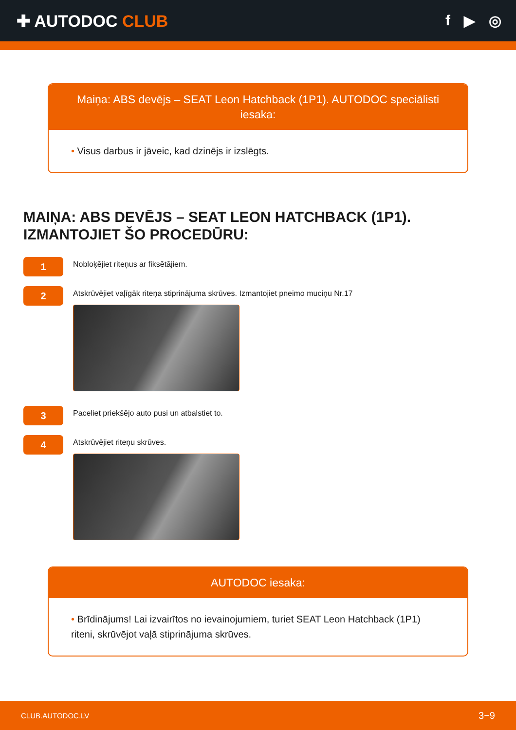✚ AUTODOC CLUB f ▶ ◎
Maiņa: ABS devējs – SEAT Leon Hatchback (1P1). AUTODOC speciālisti iesaka:
• Visus darbus ir jāveic, kad dzinējs ir izslēgts.
MAIŅA: ABS DEVĒJS – SEAT LEON HATCHBACK (1P1). IZMANTOJIET ŠO PROCEDŪRU:
1
Nobloķējiet riteņus ar fiksētājiem.
2
Atskrūvējiet vaļīgāk riteņa stiprinājuma skrūves. Izmantojiet pneimo muciņu Nr.17
3
Paceliet priekšējo auto pusi un atbalstiet to.
4
Atskrūvējiet riteņu skrūves.
AUTODOC iesaka:
• Brīdinājums! Lai izvairītos no ievainojumiem, turiet SEAT Leon Hatchback (1P1) riteni, skrūvējot vaļā stiprinājuma skrūves.
CLUB.AUTODOC.LV 3−9